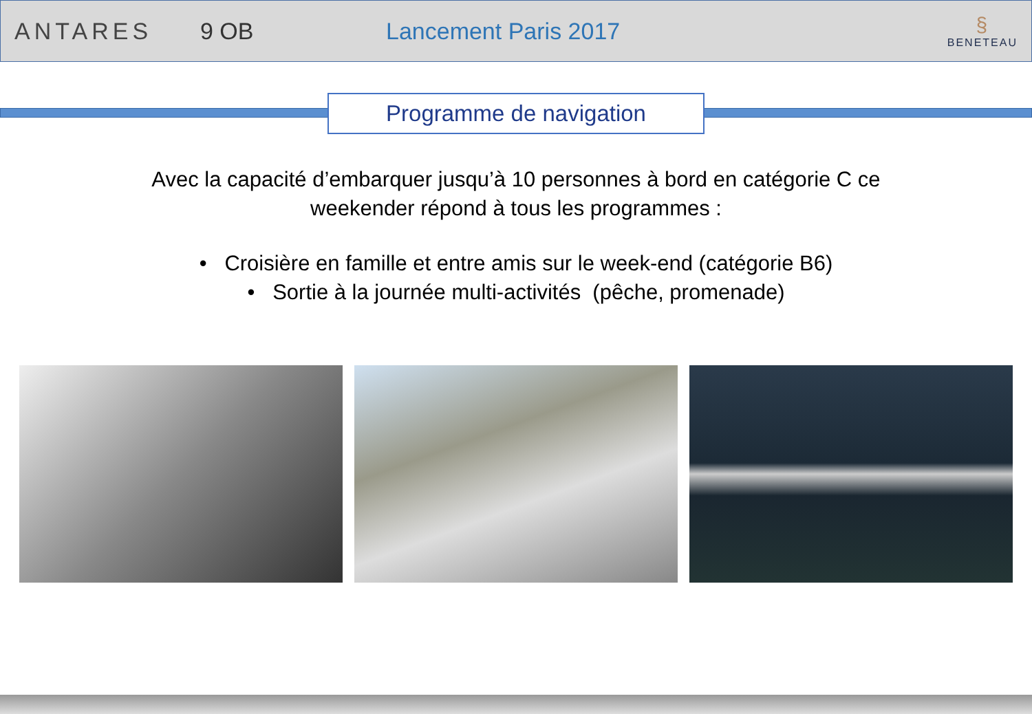ANTARES 9 OB Lancement Paris 2017
§
BENETEAU
Programme de navigation
Avec la capacité d’embarquer jusqu’à 10 personnes à bord en catégorie C ce
weekender répond à tous les programmes :
• Croisière en famille et entre amis sur le week-end (catégorie B6)
• Sortie à la journée multi-activités (pêche, promenade)